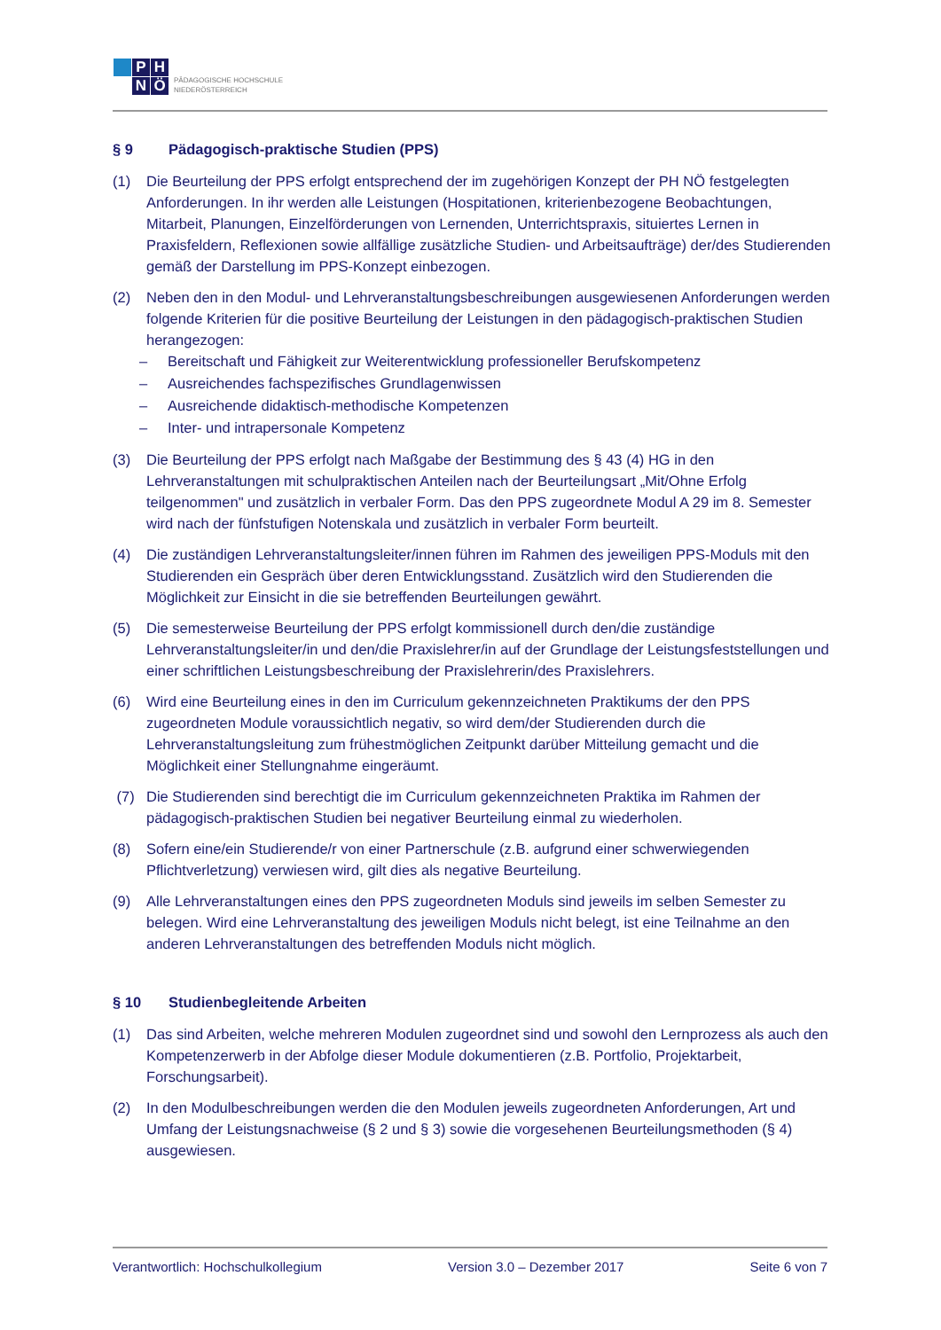P
H
N
Ö
PÄDAGOGISCHE HOCHSCHULE
NIEDERÖSTERREICH
§ 9 Pädagogisch-praktische Studien (PPS)
(1) Die Beurteilung der PPS erfolgt entsprechend der im zugehörigen Konzept der PH NÖ festgelegten Anforderungen. In ihr werden alle Leistungen (Hospitationen, kriterienbezogene Beobachtungen, Mitarbeit, Planungen, Einzelförderungen von Lernenden, Unterrichtspraxis, situiertes Lernen in Praxisfeldern, Reflexionen sowie allfällige zusätzliche Studien- und Arbeitsaufträge) der/des Studierenden gemäß der Darstellung im PPS-Konzept einbezogen.
(2) Neben den in den Modul- und Lehrveranstaltungsbeschreibungen ausgewiesenen Anforderungen werden folgende Kriterien für die positive Beurteilung der Leistungen in den pädagogisch-praktischen Studien herangezogen:
– Bereitschaft und Fähigkeit zur Weiterentwicklung professioneller Berufskompetenz
– Ausreichendes fachspezifisches Grundlagenwissen
– Ausreichende didaktisch-methodische Kompetenzen
– Inter- und intrapersonale Kompetenz
(3) Die Beurteilung der PPS erfolgt nach Maßgabe der Bestimmung des § 43 (4) HG in den Lehrveranstaltungen mit schulpraktischen Anteilen nach der Beurteilungsart „Mit/Ohne Erfolg teilgenommen" und zusätzlich in verbaler Form. Das den PPS zugeordnete Modul A 29 im 8. Semester wird nach der fünfstufigen Notenskala und zusätzlich in verbaler Form beurteilt.
(4) Die zuständigen Lehrveranstaltungsleiter/innen führen im Rahmen des jeweiligen PPS-Moduls mit den Studierenden ein Gespräch über deren Entwicklungsstand. Zusätzlich wird den Studierenden die Möglichkeit zur Einsicht in die sie betreffenden Beurteilungen gewährt.
(5) Die semesterweise Beurteilung der PPS erfolgt kommissionell durch den/die zuständige Lehrveranstaltungsleiter/in und den/die Praxislehrer/in auf der Grundlage der Leistungsfeststellungen und einer schriftlichen Leistungsbeschreibung der Praxislehrerin/des Praxislehrers.
(6) Wird eine Beurteilung eines in den im Curriculum gekennzeichneten Praktikums der den PPS zugeordneten Module voraussichtlich negativ, so wird dem/der Studierenden durch die Lehrveranstaltungsleitung zum frühestmöglichen Zeitpunkt darüber Mitteilung gemacht und die Möglichkeit einer Stellungnahme eingeräumt.
(7) Die Studierenden sind berechtigt die im Curriculum gekennzeichneten Praktika im Rahmen der pädagogisch-praktischen Studien bei negativer Beurteilung einmal zu wiederholen.
(8) Sofern eine/ein Studierende/r von einer Partnerschule (z.B. aufgrund einer schwerwiegenden Pflichtverletzung) verwiesen wird, gilt dies als negative Beurteilung.
(9) Alle Lehrveranstaltungen eines den PPS zugeordneten Moduls sind jeweils im selben Semester zu belegen. Wird eine Lehrveranstaltung des jeweiligen Moduls nicht belegt, ist eine Teilnahme an den anderen Lehrveranstaltungen des betreffenden Moduls nicht möglich.
§ 10 Studienbegleitende Arbeiten
(1) Das sind Arbeiten, welche mehreren Modulen zugeordnet sind und sowohl den Lernprozess als auch den Kompetenzerwerb in der Abfolge dieser Module dokumentieren (z.B. Portfolio, Projektarbeit, Forschungsarbeit).
(2) In den Modulbeschreibungen werden die den Modulen jeweils zugeordneten Anforderungen, Art und Umfang der Leistungsnachweise (§ 2 und § 3) sowie die vorgesehenen Beurteilungsmethoden (§ 4) ausgewiesen.
Verantwortlich: Hochschulkollegium Version 3.0 – Dezember 2017 Seite 6 von 7